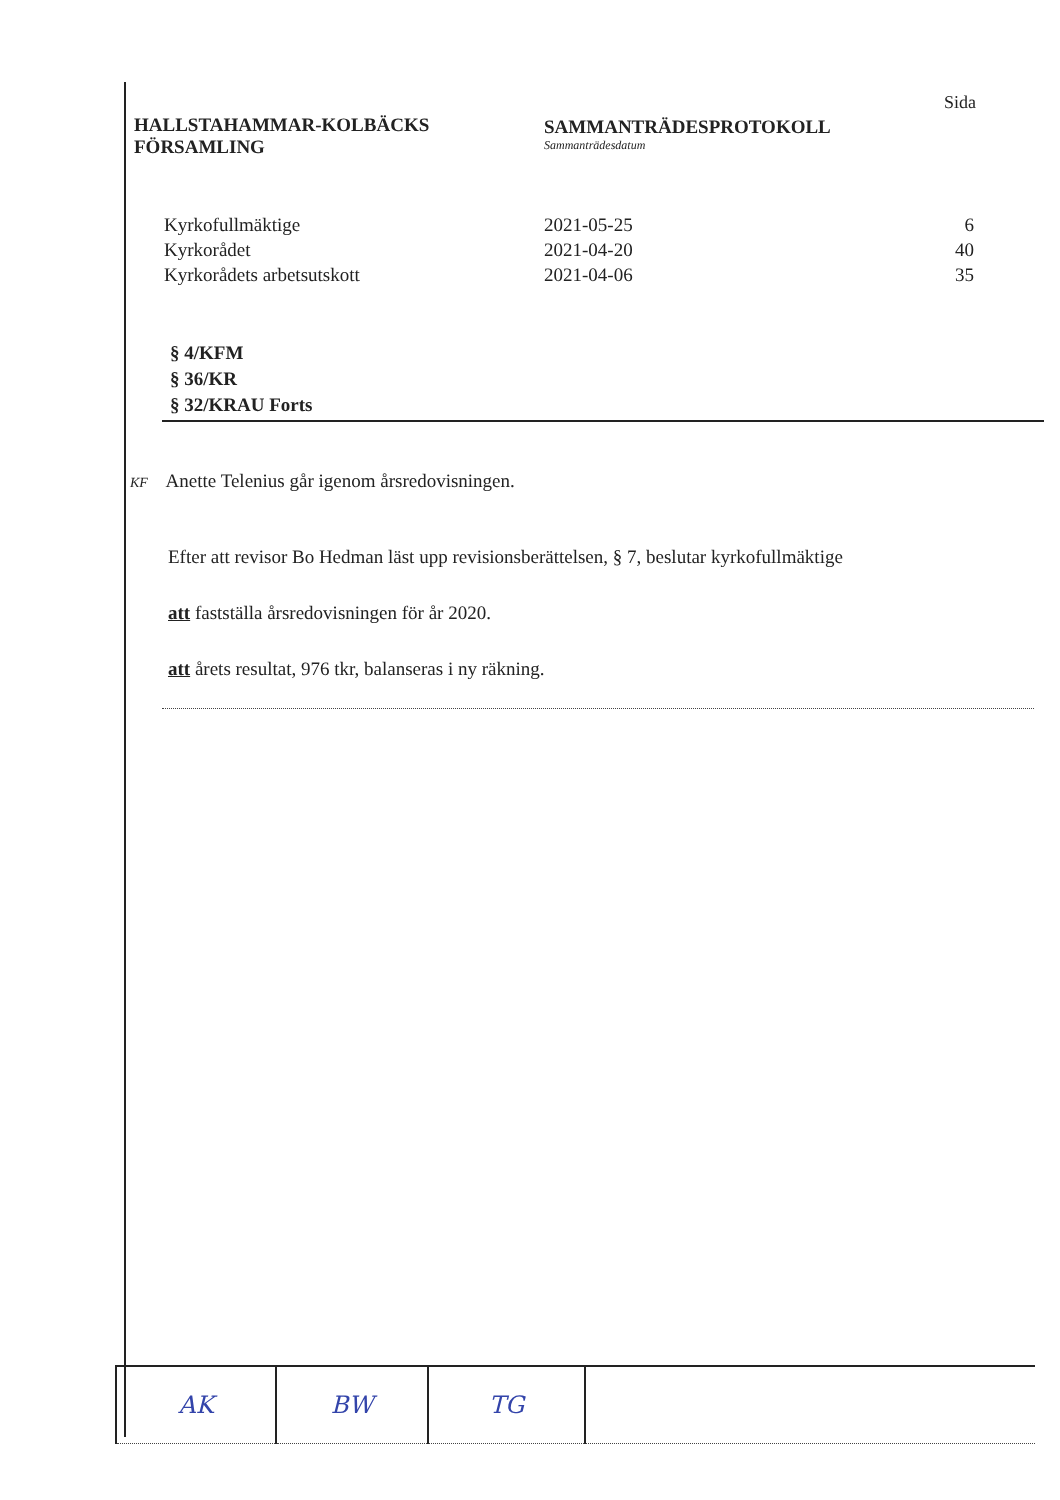HALLSTAHAMMAR-KOLBÄCKS
FÖRSAMLING
SAMMANTRÄDESPROTOKOLL
Sammanträdesdatum
Sida
| Kyrkofullmäktige | 2021-05-25 | 6 |
| Kyrkorådet | 2021-04-20 | 40 |
| Kyrkorådets arbetsutskott | 2021-04-06 | 35 |
§ 4/KFM
§ 36/KR
§ 32/KRAU Forts
KF Anette Telenius går igenom årsredovisningen.
Efter att revisor Bo Hedman läst upp revisionsberättelsen, § 7, beslutar kyrkofullmäktige
att fastställa årsredovisningen för år 2020.
att årets resultat, 976 tkr, balanseras i ny räkning.
| AK | BW | TG | |